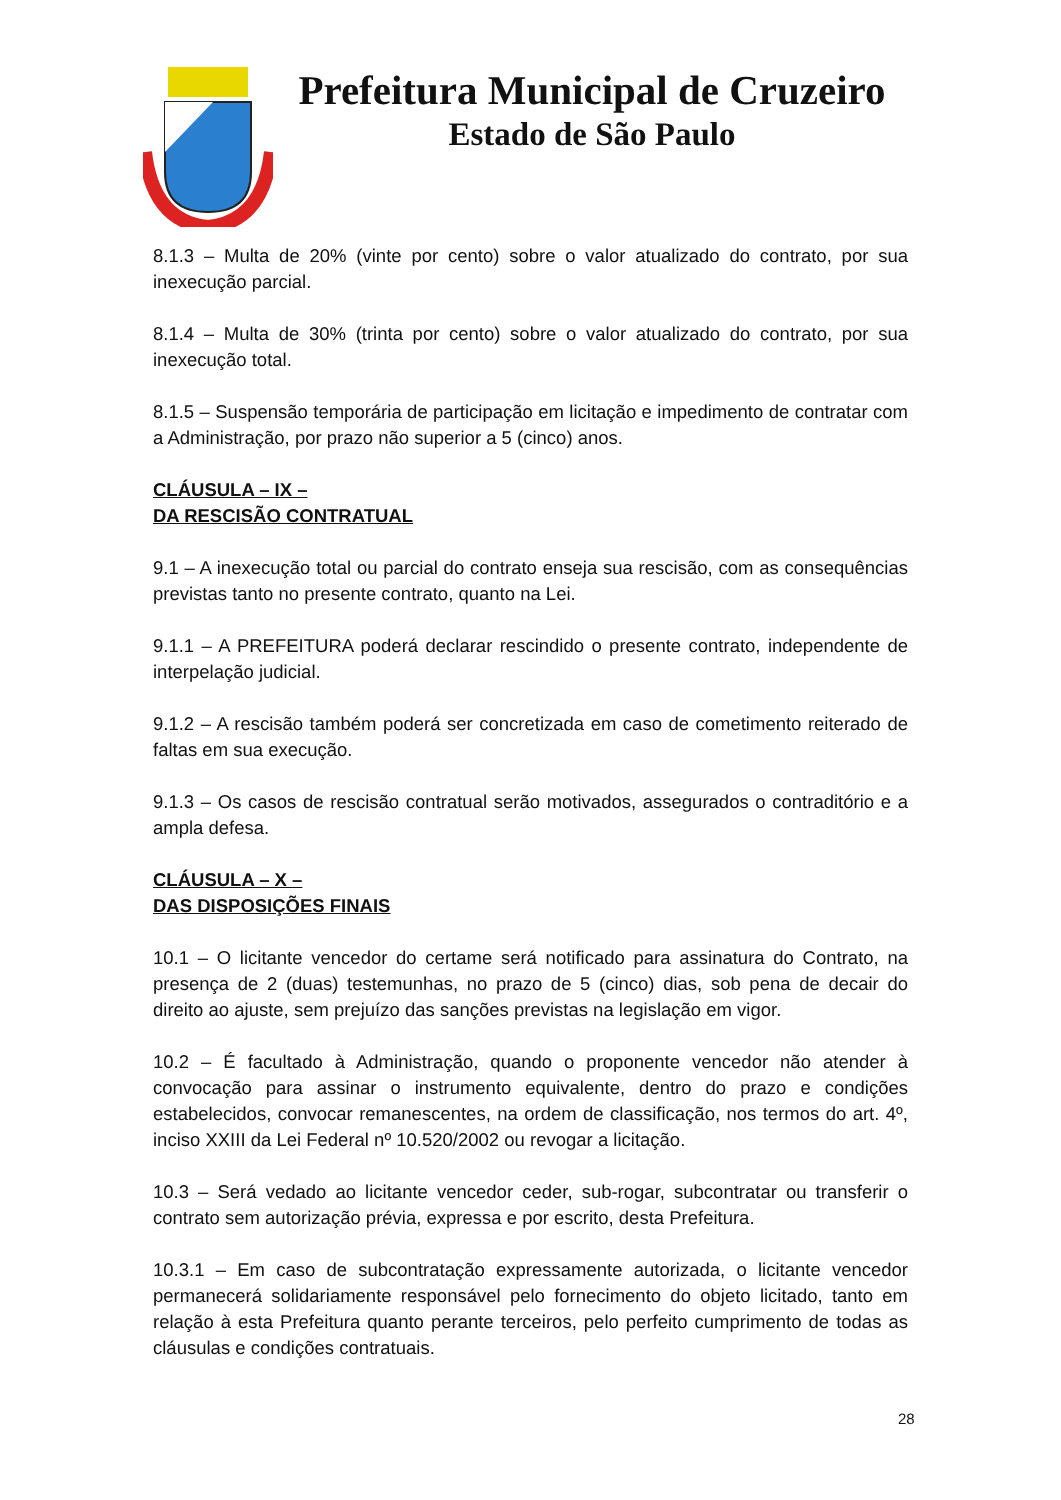Prefeitura Municipal de Cruzeiro
Estado de São Paulo
8.1.3 – Multa de 20% (vinte por cento) sobre o valor atualizado do contrato, por sua inexecução parcial.
8.1.4 – Multa de 30% (trinta por cento) sobre o valor atualizado do contrato, por sua inexecução total.
8.1.5 – Suspensão temporária de participação em licitação e impedimento de contratar com a Administração, por prazo não superior a 5 (cinco) anos.
CLÁUSULA – IX –
DA RESCISÃO CONTRATUAL
9.1 – A inexecução total ou parcial do contrato enseja sua rescisão, com as consequências previstas tanto no presente contrato, quanto na Lei.
9.1.1 – A PREFEITURA poderá declarar rescindido o presente contrato, independente de interpelação judicial.
9.1.2 – A rescisão também poderá ser concretizada em caso de cometimento reiterado de faltas em sua execução.
9.1.3 – Os casos de rescisão contratual serão motivados, assegurados o contraditório e a ampla defesa.
CLÁUSULA – X –
DAS DISPOSIÇÕES FINAIS
10.1 – O licitante vencedor do certame será notificado para assinatura do Contrato, na presença de 2 (duas) testemunhas, no prazo de 5 (cinco) dias, sob pena de decair do direito ao ajuste, sem prejuízo das sanções previstas na legislação em vigor.
10.2 – É facultado à Administração, quando o proponente vencedor não atender à convocação para assinar o instrumento equivalente, dentro do prazo e condições estabelecidos, convocar remanescentes, na ordem de classificação, nos termos do art. 4º, inciso XXIII da Lei Federal nº 10.520/2002 ou revogar a licitação.
10.3 – Será vedado ao licitante vencedor ceder, sub-rogar, subcontratar ou transferir o contrato sem autorização prévia, expressa e por escrito, desta Prefeitura.
10.3.1 – Em caso de subcontratação expressamente autorizada, o licitante vencedor permanecerá solidariamente responsável pelo fornecimento do objeto licitado, tanto em relação à esta Prefeitura quanto perante terceiros, pelo perfeito cumprimento de todas as cláusulas e condições contratuais.
28